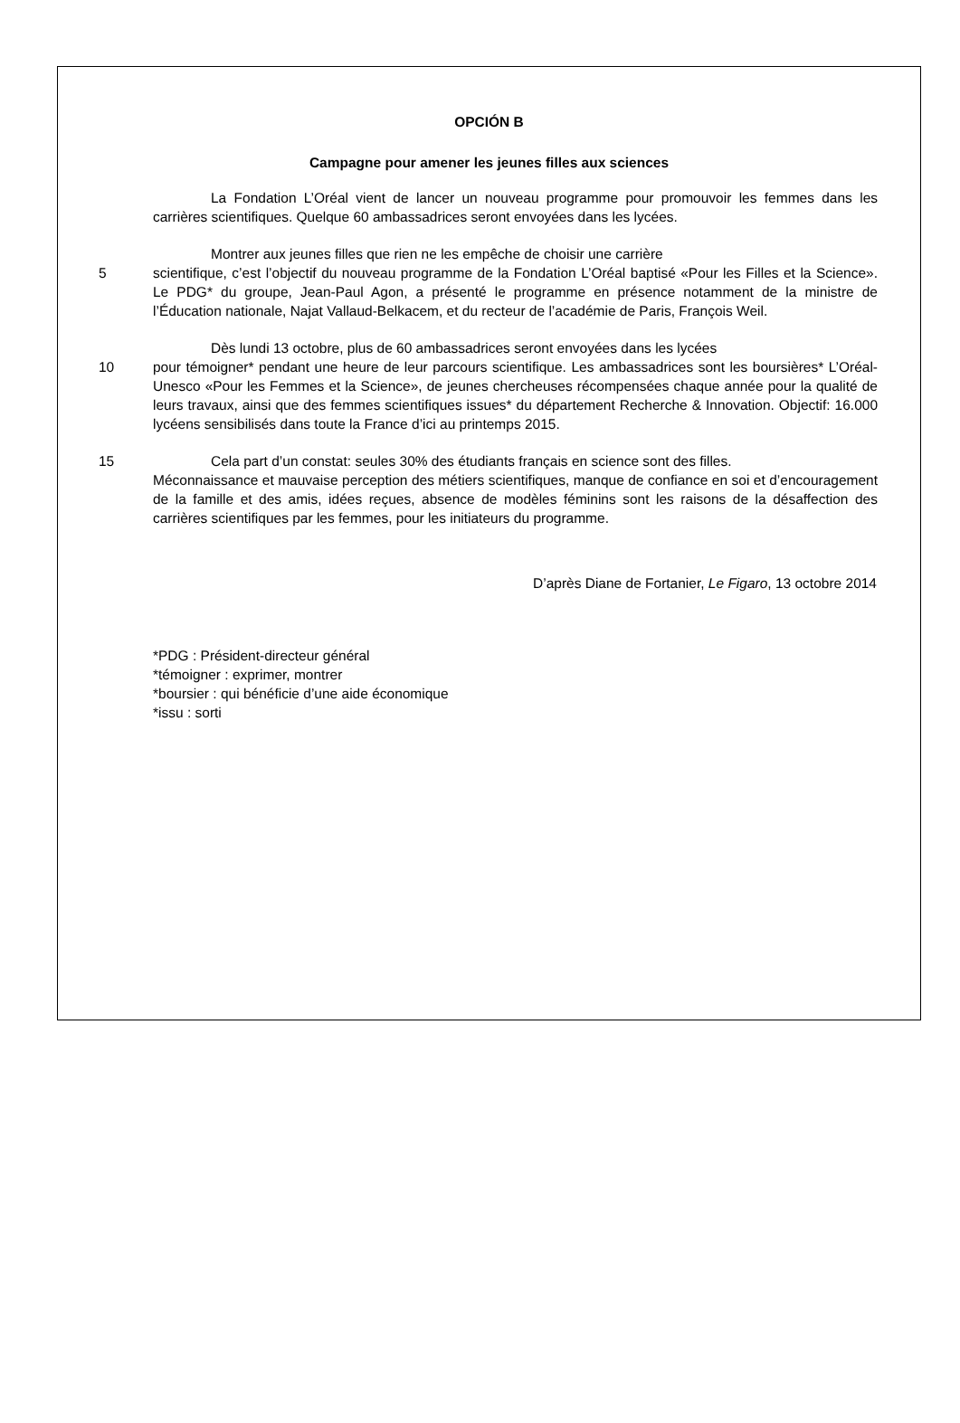OPCIÓN B
Campagne pour amener les jeunes filles aux sciences
La Fondation L’Oréal vient de lancer un nouveau programme pour promouvoir les femmes dans les carrières scientifiques. Quelque 60 ambassadrices seront envoyées dans les lycées.
Montrer aux jeunes filles que rien ne les empêche de choisir une carrière
5 scientifique, c’est l’objectif du nouveau programme de la Fondation L’Oréal baptisé «Pour les Filles et la Science». Le PDG* du groupe, Jean-Paul Agon, a présenté le programme en présence notamment de la ministre de l’Éducation nationale, Najat Vallaud-Belkacem, et du recteur de l’académie de Paris, François Weil.
Dès lundi 13 octobre, plus de 60 ambassadrices seront envoyées dans les lycées
10 pour témoigner* pendant une heure de leur parcours scientifique. Les ambassadrices sont les boursières* L’Oréal-Unesco «Pour les Femmes et la Science», de jeunes chercheuses récompensées chaque année pour la qualité de leurs travaux, ainsi que des femmes scientifiques issues* du département Recherche & Innovation. Objectif: 16.000 lycéens sensibilisés dans toute la France d’ici au printemps 2015.
15 Cela part d’un constat: seules 30% des étudiants français en science sont des filles.
Méconnaissance et mauvaise perception des métiers scientifiques, manque de confiance en soi et d’encouragement de la famille et des amis, idées reçues, absence de modèles féminins sont les raisons de la désaffection des carrières scientifiques par les femmes, pour les initiateurs du programme.
D’après Diane de Fortanier, Le Figaro, 13 octobre 2014
*PDG : Président-directeur général
*témoigner : exprimer, montrer
*boursier : qui bénéficie d’une aide économique
*issu : sorti